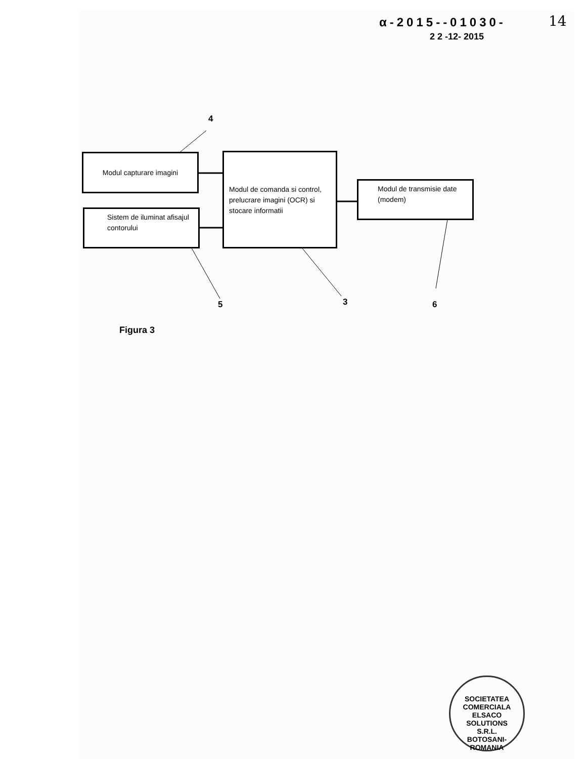α-2015--01030-
2 2 -12- 2015
14
4
Modul capturare imagini
Sistem de iluminat afisajul contorului
Modul de comanda si control, prelucrare imagini (OCR) si stocare informatii
Modul de transmisie date (modem)
5 3 6
Figura 3
SOCIETATEA COMERCIALA
ELSACO
SOLUTIONS
S.R.L.
BOTOSANI-ROMANIA